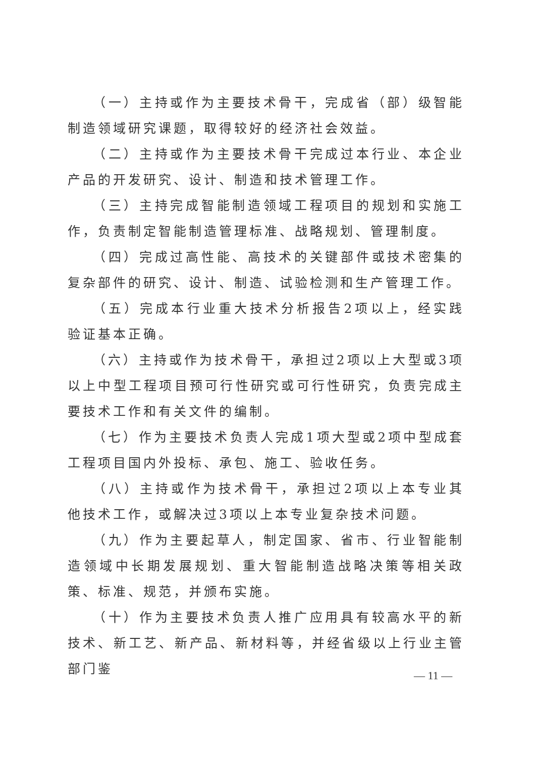（一）主持或作为主要技术骨干，完成省（部）级智能制造领域研究课题，取得较好的经济社会效益。
（二）主持或作为主要技术骨干完成过本行业、本企业产品的开发研究、设计、制造和技术管理工作。
（三）主持完成智能制造领域工程项目的规划和实施工作，负责制定智能制造管理标准、战略规划、管理制度。
（四）完成过高性能、高技术的关键部件或技术密集的复杂部件的研究、设计、制造、试验检测和生产管理工作。
（五）完成本行业重大技术分析报告2项以上，经实践验证基本正确。
（六）主持或作为技术骨干，承担过2项以上大型或3项以上中型工程项目预可行性研究或可行性研究，负责完成主要技术工作和有关文件的编制。
（七）作为主要技术负责人完成1项大型或2项中型成套工程项目国内外投标、承包、施工、验收任务。
（八）主持或作为技术骨干，承担过2项以上本专业其他技术工作，或解决过3项以上本专业复杂技术问题。
（九）作为主要起草人，制定国家、省市、行业智能制造领域中长期发展规划、重大智能制造战略决策等相关政策、标准、规范，并颁布实施。
（十）作为主要技术负责人推广应用具有较高水平的新技术、新工艺、新产品、新材料等，并经省级以上行业主管部门鉴
— 11 —